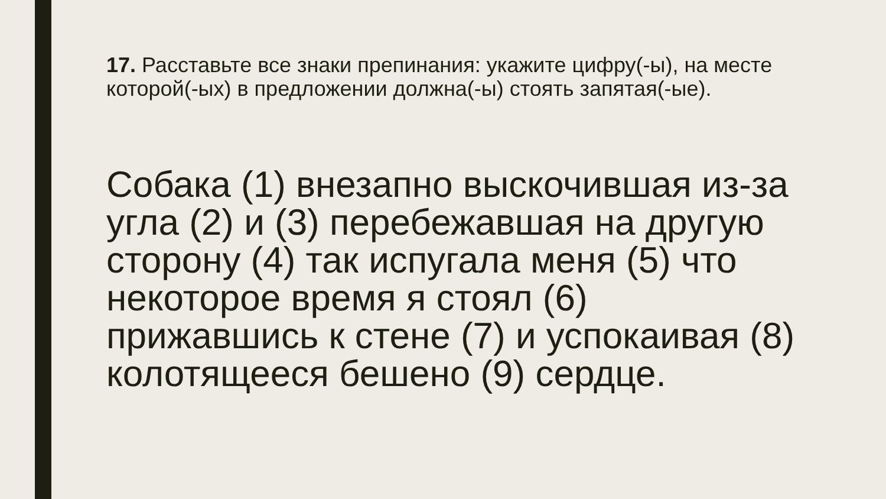17. Расставьте все знаки препинания: укажите цифру(-ы), на месте которой(-ых) в предложении должна(-ы) стоять запятая(-ые).
Собака (1) внезапно выскочившая из-за угла (2) и (3) перебежавшая на другую сторону (4) так испугала меня (5) что некоторое время я стоял (6) прижавшись к стене (7) и успокаивая (8) колотящееся бешено (9) сердце.